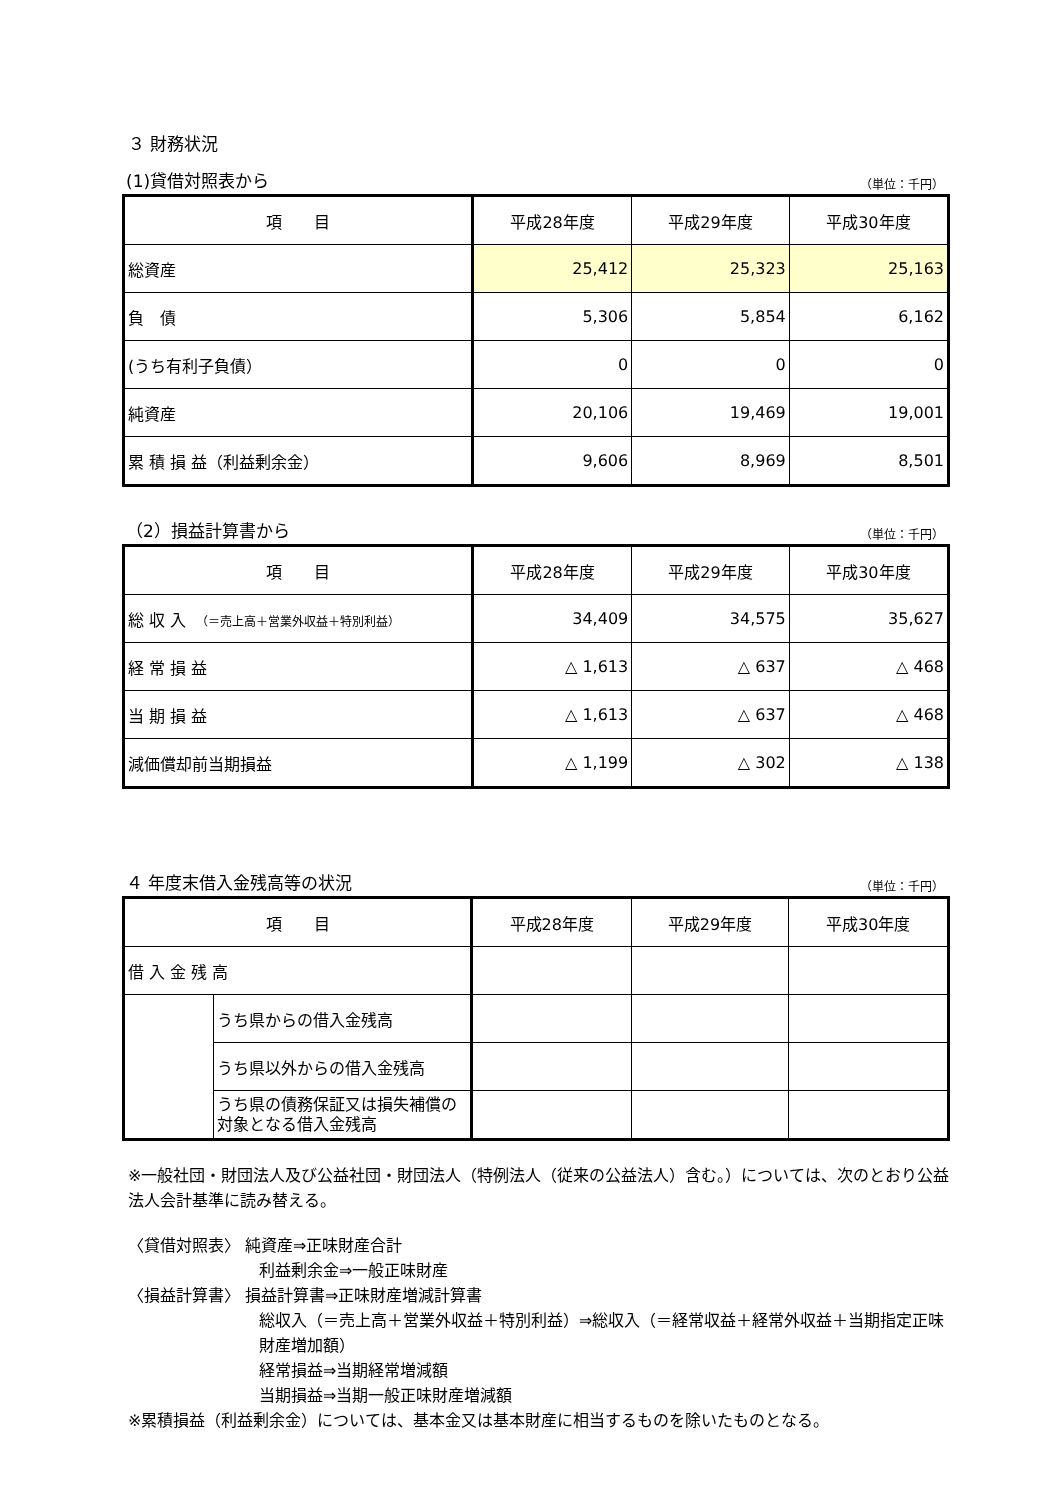３ 財務状況
(1)貸借対照表から （単位：千円）
| 項 目 | 平成28年度 | 平成29年度 | 平成30年度 |
| --- | --- | --- | --- |
| 総資産 | 25,412 | 25,323 | 25,163 |
| 負 債 | 5,306 | 5,854 | 6,162 |
| (うち有利子負債） | 0 | 0 | 0 |
| 純資産 | 20,106 | 19,469 | 19,001 |
| 累 積 損 益（利益剰余金） | 9,606 | 8,969 | 8,501 |
（2）損益計算書から （単位：千円）
| 項 目 | 平成28年度 | 平成29年度 | 平成30年度 |
| --- | --- | --- | --- |
| 総 収 入 （＝売上高＋営業外収益＋特別利益） | 34,409 | 34,575 | 35,627 |
| 経 常 損 益 | △ 1,613 | △ 637 | △ 468 |
| 当 期 損 益 | △ 1,613 | △ 637 | △ 468 |
| 減価償却前当期損益 | △ 1,199 | △ 302 | △ 138 |
４ 年度末借入金残高等の状況 （単位：千円）
| 項 目 | | 平成28年度 | 平成29年度 | 平成30年度 |
| --- | --- | --- | --- | --- |
| 借 入 金 残 高 | | | | |
| | うち県からの借入金残高 | | | |
| | うち県以外からの借入金残高 | | | |
| | うち県の債務保証又は損失補償の対象となる借入金残高 | | | |
※一般社団・財団法人及び公益社団・財団法人（特例法人（従来の公益法人）含む。）については、次のとおり公益法人会計基準に読み替える。
〈貸借対照表〉 純資産⇒正味財産合計
利益剰余金⇒一般正味財産
〈損益計算書〉 損益計算書⇒正味財産増減計算書
総収入（＝売上高＋営業外収益＋特別利益）⇒総収入（＝経常収益＋経常外収益＋当期指定正味財産増加額）
経常損益⇒当期経常増減額
当期損益⇒当期一般正味財産増減額
※累積損益（利益剰余金）については、基本金又は基本財産に相当するものを除いたものとなる。